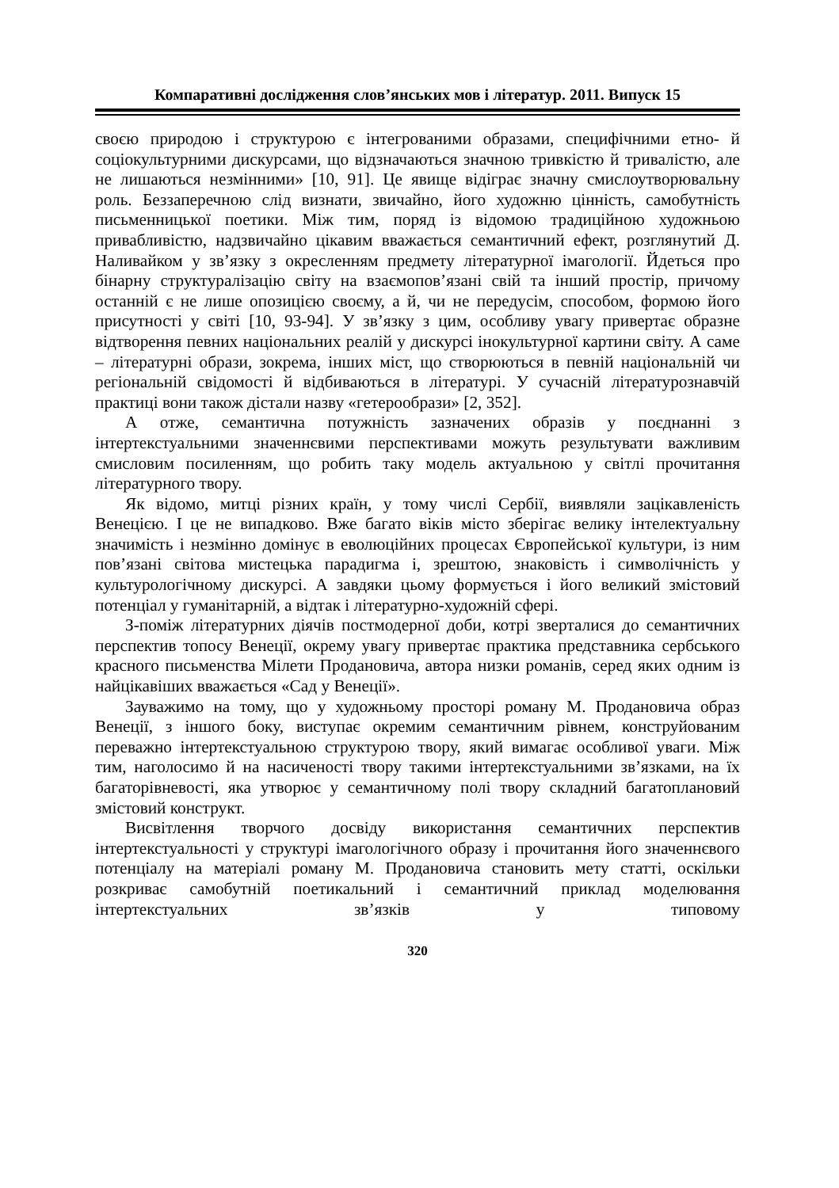Компаративні дослідження слов’янських мов і літератур. 2011. Випуск 15
своєю природою і структурою є інтегрованими образами, специфічними етно- й соціокультурними дискурсами, що відзначаються значною тривкістю й тривалістю, але не лишаються незмінними» [10, 91]. Це явище відіграє значну смислоутворювальну роль. Беззаперечною слід визнати, звичайно, його художню цінність, самобутність письменницької поетики. Між тим, поряд із відомою традиційною художньою привабливістю, надзвичайно цікавим вважається семантичний ефект, розглянутий Д. Наливайком у зв’язку з окресленням предмету літературної імагології. Йдеться про бінарну структуралізацію світу на взаємопов’язані свій та інший простір, причому останній є не лише опозицією своєму, а й, чи не передусім, способом, формою його присутності у світі [10, 93-94]. У зв’язку з цим, особливу увагу привертає образне відтворення певних національних реалій у дискурсі інокультурної картини світу. А саме – літературні образи, зокрема, інших міст, що створюються в певній національній чи регіональній свідомості й відбиваються в літературі. У сучасній літературознавчій практиці вони також дістали назву «гетерообрази» [2, 352].
А отже, семантична потужність зазначених образів у поєднанні з інтертекстуальними значеннєвими перспективами можуть результувати важливим смисловим посиленням, що робить таку модель актуальною у світлі прочитання літературного твору.
Як відомо, митці різних країн, у тому числі Сербії, виявляли зацікавленість Венецією. І це не випадково. Вже багато віків місто зберігає велику інтелектуальну значимість і незмінно домінує в еволюційних процесах Європейської культури, із ним пов’язані світова мистецька парадигма і, зрештою, знаковість і символічність у культурологічному дискурсі. А завдяки цьому формується і його великий змістовий потенціал у гуманітарній, а відтак і літературно-художній сфері.
З-поміж літературних діячів постмодерної доби, котрі зверталися до семантичних перспектив топосу Венеції, окрему увагу привертає практика представника сербського красного письменства Мілети Продановича, автора низки романів, серед яких одним із найцікавіших вважається «Сад у Венеції».
Зауважимо на тому, що у художньому просторі роману М. Продановича образ Венеції, з іншого боку, виступає окремим семантичним рівнем, конструйованим переважно інтертекстуальною структурою твору, який вимагає особливої уваги. Між тим, наголосимо й на насиченості твору такими інтертекстуальними зв’язками, на їх багаторівневості, яка утворює у семантичному полі твору складний багатоплановий змістовий конструкт.
Висвітлення творчого досвіду використання семантичних перспектив інтертекстуальності у структурі імагологічного образу і прочитання його значеннєвого потенціалу на матеріалі роману М. Продановича становить мету статті, оскільки розкриває самобутній поетикальний і семантичний приклад моделювання інтертекстуальних зв’язків у типовому
320